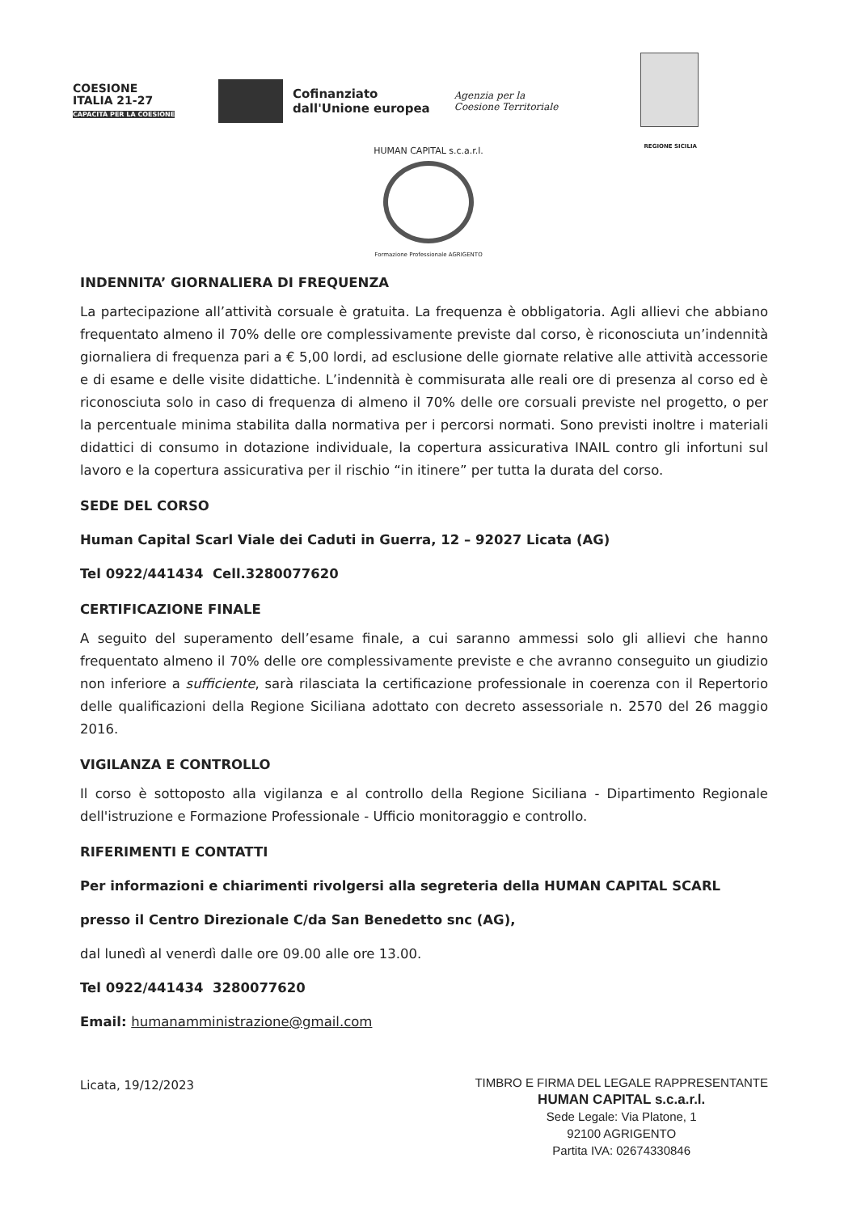COESIONE
ITALIA 21-27
CAPACITÀ PER LA COESIONE
Cofinanziato
dall'Unione europea
Agenzia per la
Coesione Territoriale
REGIONE SICILIA
HUMAN CAPITAL s.c.a.r.l.
Formazione Professionale AGRIGENTO
INDENNITA’ GIORNALIERA DI FREQUENZA
La partecipazione all’attività corsuale è gratuita. La frequenza è obbligatoria. Agli allievi che abbiano frequentato almeno il 70% delle ore complessivamente previste dal corso, è riconosciuta un’indennità giornaliera di frequenza pari a € 5,00 lordi, ad esclusione delle giornate relative alle attività accessorie e di esame e delle visite didattiche. L’indennità è commisurata alle reali ore di presenza al corso ed è riconosciuta solo in caso di frequenza di almeno il 70% delle ore corsuali previste nel progetto, o per la percentuale minima stabilita dalla normativa per i percorsi normati. Sono previsti inoltre i materiali didattici di consumo in dotazione individuale, la copertura assicurativa INAIL contro gli infortuni sul lavoro e la copertura assicurativa per il rischio “in itinere” per tutta la durata del corso.
SEDE DEL CORSO
Human Capital Scarl Viale dei Caduti in Guerra, 12 – 92027 Licata (AG)
Tel 0922/441434 Cell.3280077620
CERTIFICAZIONE FINALE
A seguito del superamento dell’esame finale, a cui saranno ammessi solo gli allievi che hanno frequentato almeno il 70% delle ore complessivamente previste e che avranno conseguito un giudizio non inferiore a sufficiente, sarà rilasciata la certificazione professionale in coerenza con il Repertorio delle qualificazioni della Regione Siciliana adottato con decreto assessoriale n. 2570 del 26 maggio 2016.
VIGILANZA E CONTROLLO
Il corso è sottoposto alla vigilanza e al controllo della Regione Siciliana - Dipartimento Regionale dell'istruzione e Formazione Professionale - Ufficio monitoraggio e controllo.
RIFERIMENTI E CONTATTI
Per informazioni e chiarimenti rivolgersi alla segreteria della HUMAN CAPITAL SCARL
presso il Centro Direzionale C/da San Benedetto snc (AG),
dal lunedì al venerdì dalle ore 09.00 alle ore 13.00.
Tel 0922/441434 3280077620
Email: humanamministrazione@gmail.com
Licata, 19/12/2023
TIMBRO E FIRMA DEL LEGALE RAPPRESENTANTE
HUMAN CAPITAL s.c.a.r.l.
Sede Legale: Via Platone, 1
92100 AGRIGENTO
Partita IVA: 02674330846